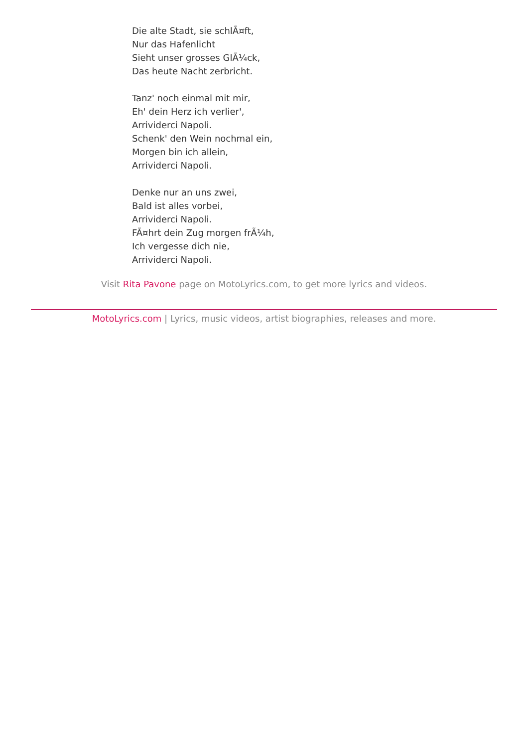Die alte Stadt, sie schlÃ¤ft,
Nur das Hafenlicht
Sieht unser grosses GlÃ¼ck,
Das heute Nacht zerbricht.
Tanz' noch einmal mit mir,
Eh' dein Herz ich verlier',
Arrividerci Napoli.
Schenk' den Wein nochmal ein,
Morgen bin ich allein,
Arrividerci Napoli.
Denke nur an uns zwei,
Bald ist alles vorbei,
Arrividerci Napoli.
FÃ¤hrt dein Zug morgen frÃ¼h,
Ich vergesse dich nie,
Arrividerci Napoli.
Visit Rita Pavone page on MotoLyrics.com, to get more lyrics and videos.
MotoLyrics.com | Lyrics, music videos, artist biographies, releases and more.